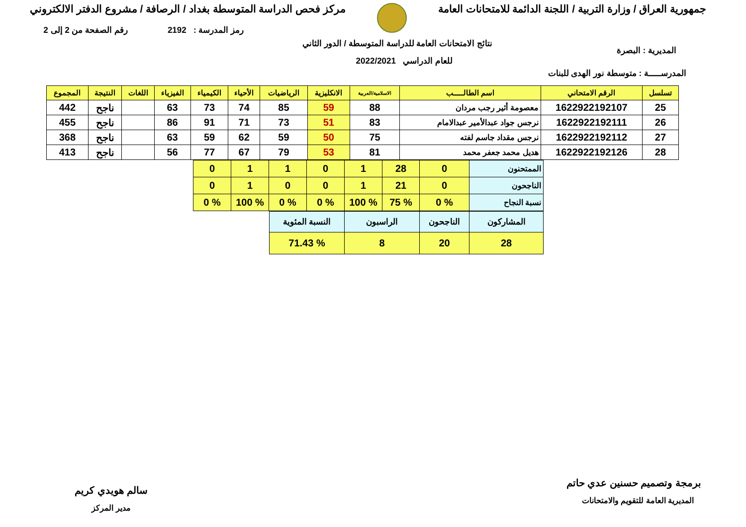جمهورية العراق / وزارة التربية / اللجنة الدائمة للامتحانات العامة
مركز فحص الدراسة المتوسطة بغداد / الرصافة / مشروع الدفتر الالكتروني
رمز المدرسة : 2192 رقم الصفحة من 2 إلى 2
المديرية : البصرة نتائج الامتحانات العامة للدراسة المتوسطة / الدور الثاني
للعام الدراسي 2022/2021
المدرســـــة : متوسطة نور الهدى للبنات
| تسلسل | الرقم الامتحاني | اسم الطالـــــب | الاسلامية/العربية | الانكليزية | الرياضيات | الأحياء | الكيمياء | الفيزياء | اللغات | النتيجة | المجموع |
| --- | --- | --- | --- | --- | --- | --- | --- | --- | --- | --- | --- |
| 25 | 1622922192107 | معصومة أثير رجب مردان | 88 | 59 | 85 | 74 | 73 | 63 | | ناجح | 442 |
| 26 | 1622922192111 | نرجس جواد عبدالأمير عبدالامام | 83 | 51 | 73 | 71 | 91 | 86 | | ناجح | 455 |
| 27 | 1622922192112 | نرجس مقداد جاسم لفته | 75 | 50 | 59 | 62 | 59 | 63 | | ناجح | 368 |
| 28 | 1622922192126 | هديل محمد جعفر محمد | 81 | 53 | 79 | 67 | 77 | 56 | | ناجح | 413 |
| الممتحنون | 0 | 28 | 1 | 0 | 1 | 1 | 0 |
| الناجحون | 0 | 21 | 1 | 0 | 0 | 1 | 0 |
| نسبة النجاح | % 0 | % 75 | % 100 | % 0 | % 0 | % 100 | % 0 |
| المشاركون | الناجحون | الراسبون | النسبة المئوية |
| 28 | 20 | 8 | % 71.43 |
برمجة وتصميم حسنين عدي حاتم
المديرية العامة للتقويم والامتحانات
سالم هويدي كريم
مدير المركز